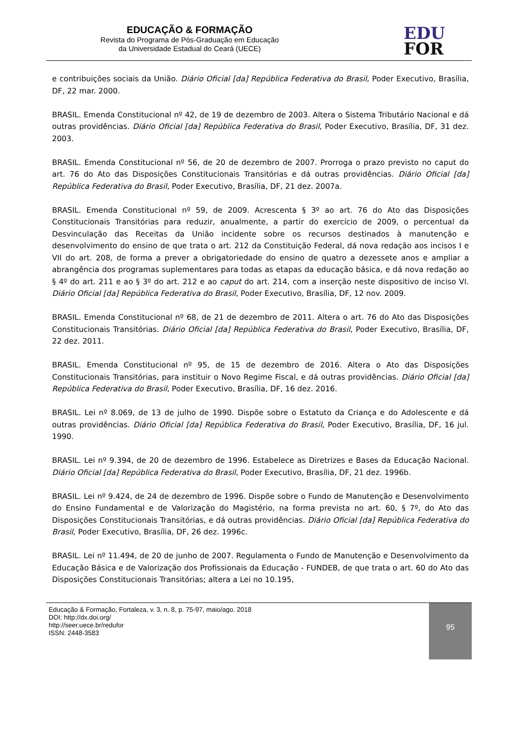EDUCAÇÃO & FORMAÇÃO
Revista do Programa de Pós-Graduação em Educação
da Universidade Estadual do Ceará (UECE)
EDU
FOR
e contribuições sociais da União. Diário Oficial [da] República Federativa do Brasil, Poder Executivo, Brasília, DF, 22 mar. 2000.
BRASIL. Emenda Constitucional nº 42, de 19 de dezembro de 2003. Altera o Sistema Tributário Nacional e dá outras providências. Diário Oficial [da] República Federativa do Brasil, Poder Executivo, Brasília, DF, 31 dez. 2003.
BRASIL. Emenda Constitucional nº 56, de 20 de dezembro de 2007. Prorroga o prazo previsto no caput do art. 76 do Ato das Disposições Constitucionais Transitórias e dá outras providências. Diário Oficial [da] República Federativa do Brasil, Poder Executivo, Brasília, DF, 21 dez. 2007a.
BRASIL. Emenda Constitucional nº 59, de 2009. Acrescenta § 3º ao art. 76 do Ato das Disposições Constitucionais Transitórias para reduzir, anualmente, a partir do exercício de 2009, o percentual da Desvinculação das Receitas da União incidente sobre os recursos destinados à manutenção e desenvolvimento do ensino de que trata o art. 212 da Constituição Federal, dá nova redação aos incisos I e VII do art. 208, de forma a prever a obrigatoriedade do ensino de quatro a dezessete anos e ampliar a abrangência dos programas suplementares para todas as etapas da educação básica, e dá nova redação ao § 4º do art. 211 e ao § 3º do art. 212 e ao caput do art. 214, com a inserção neste dispositivo de inciso VI. Diário Oficial [da] República Federativa do Brasil, Poder Executivo, Brasília, DF, 12 nov. 2009.
BRASIL. Emenda Constitucional nº 68, de 21 de dezembro de 2011. Altera o art. 76 do Ato das Disposições Constitucionais Transitórias. Diário Oficial [da] República Federativa do Brasil, Poder Executivo, Brasília, DF, 22 dez. 2011.
BRASIL. Emenda Constitucional nº 95, de 15 de dezembro de 2016. Altera o Ato das Disposições Constitucionais Transitórias, para instituir o Novo Regime Fiscal, e dá outras providências. Diário Oficial [da] República Federativa do Brasil, Poder Executivo, Brasília, DF, 16 dez. 2016.
BRASIL. Lei nº 8.069, de 13 de julho de 1990. Dispõe sobre o Estatuto da Criança e do Adolescente e dá outras providências. Diário Oficial [da] República Federativa do Brasil, Poder Executivo, Brasília, DF, 16 jul. 1990.
BRASIL. Lei nº 9.394, de 20 de dezembro de 1996. Estabelece as Diretrizes e Bases da Educação Nacional. Diário Oficial [da] República Federativa do Brasil, Poder Executivo, Brasília, DF, 21 dez. 1996b.
BRASIL. Lei nº 9.424, de 24 de dezembro de 1996. Dispõe sobre o Fundo de Manutenção e Desenvolvimento do Ensino Fundamental e de Valorização do Magistério, na forma prevista no art. 60, § 7º, do Ato das Disposições Constitucionais Transitórias, e dá outras providências. Diário Oficial [da] República Federativa do Brasil, Poder Executivo, Brasília, DF, 26 dez. 1996c.
BRASIL. Lei nº 11.494, de 20 de junho de 2007. Regulamenta o Fundo de Manutenção e Desenvolvimento da Educação Básica e de Valorização dos Profissionais da Educação - FUNDEB, de que trata o art. 60 do Ato das Disposições Constitucionais Transitórias; altera a Lei no 10.195,
Educação & Formação, Fortaleza, v. 3, n. 8, p. 75-97, maio/ago. 2018
DOI: http://dx.doi.org/
http://seer.uece.br/redufor
ISSN: 2448-3583
95